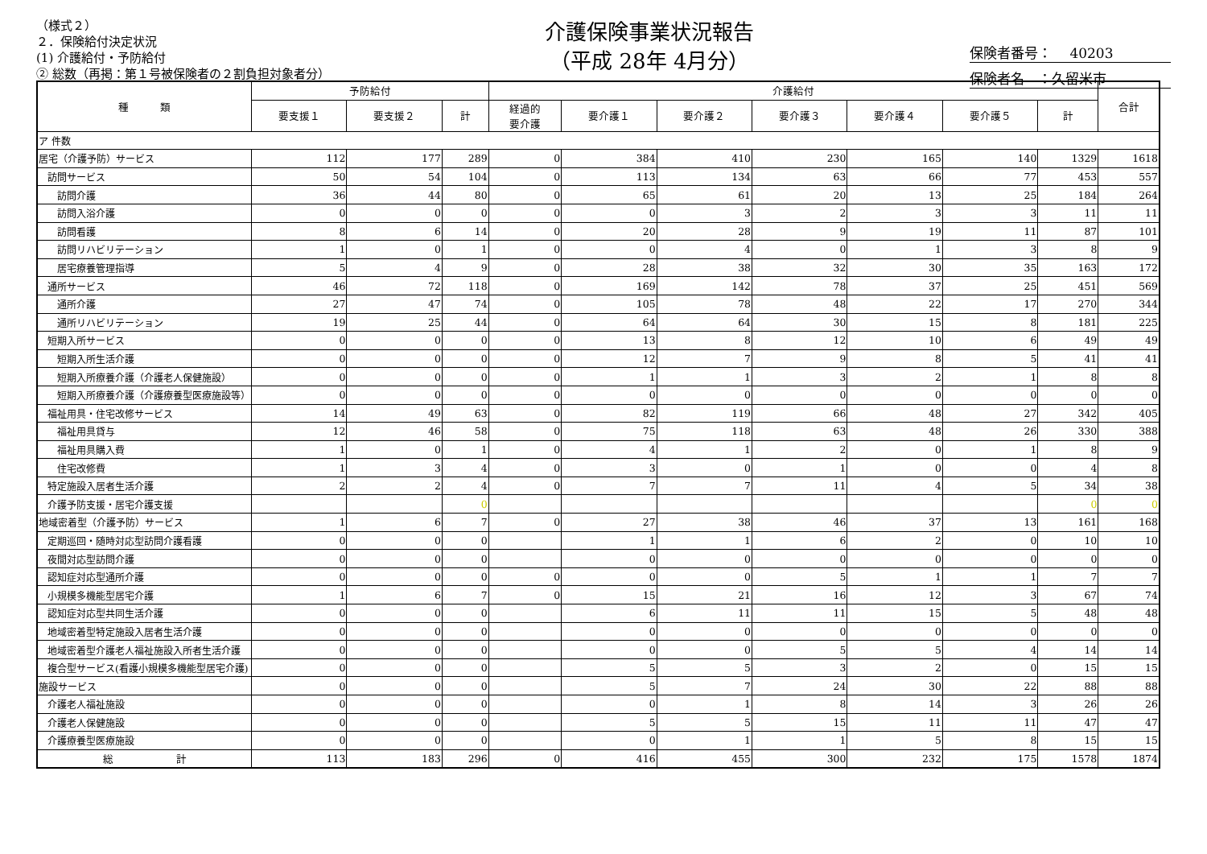（様式２）
２．保険給付決定状況
(1) 介護給付・予防給付
② 総数（再掲：第１号被保険者の２割負担対象者分）
介護保険事業状況報告
（平成 28年 4月分）
保険者番号：　 40203
保険者名　：久留米市
| 種 類 | 予防給付 | | | 介護給付 | | | | | | | 合計 |
| --- | --- | --- | --- | --- | --- | --- | --- | --- | --- | --- | --- |
| | 要支援１ | 要支援２ | 計 | 経過的 要介護 | 要介護１ | 要介護２ | 要介護３ | 要介護４ | 要介護５ | 計 | |
| ア 件数 | | | | | | | | | | | |
| 居宅（介護予防）サービス | 112 | 177 | 289 | 0 | 384 | 410 | 230 | 165 | 140 | 1329 | 1618 |
| 訪問サービス | 50 | 54 | 104 | 0 | 113 | 134 | 63 | 66 | 77 | 453 | 557 |
| 訪問介護 | 36 | 44 | 80 | 0 | 65 | 61 | 20 | 13 | 25 | 184 | 264 |
| 訪問入浴介護 | 0 | 0 | 0 | 0 | 0 | 3 | 2 | 3 | 3 | 11 | 11 |
| 訪問看護 | 8 | 6 | 14 | 0 | 20 | 28 | 9 | 19 | 11 | 87 | 101 |
| 訪問リハビリテーション | 1 | 0 | 1 | 0 | 0 | 4 | 0 | 1 | 3 | 8 | 9 |
| 居宅療養管理指導 | 5 | 4 | 9 | 0 | 28 | 38 | 32 | 30 | 35 | 163 | 172 |
| 通所サービス | 46 | 72 | 118 | 0 | 169 | 142 | 78 | 37 | 25 | 451 | 569 |
| 通所介護 | 27 | 47 | 74 | 0 | 105 | 78 | 48 | 22 | 17 | 270 | 344 |
| 通所リハビリテーション | 19 | 25 | 44 | 0 | 64 | 64 | 30 | 15 | 8 | 181 | 225 |
| 短期入所サービス | 0 | 0 | 0 | 0 | 13 | 8 | 12 | 10 | 6 | 49 | 49 |
| 短期入所生活介護 | 0 | 0 | 0 | 0 | 12 | 7 | 9 | 8 | 5 | 41 | 41 |
| 短期入所療養介護（介護老人保健施設） | 0 | 0 | 0 | 0 | 1 | 1 | 3 | 2 | 1 | 8 | 8 |
| 短期入所療養介護（介護療養型医療施設等） | 0 | 0 | 0 | 0 | 0 | 0 | 0 | 0 | 0 | 0 | 0 |
| 福祉用具・住宅改修サービス | 14 | 49 | 63 | 0 | 82 | 119 | 66 | 48 | 27 | 342 | 405 |
| 福祉用具貸与 | 12 | 46 | 58 | 0 | 75 | 118 | 63 | 48 | 26 | 330 | 388 |
| 福祉用具購入費 | 1 | 0 | 1 | 0 | 4 | 1 | 2 | 0 | 1 | 8 | 9 |
| 住宅改修費 | 1 | 3 | 4 | 0 | 3 | 0 | 1 | 0 | 0 | 4 | 8 |
| 特定施設入居者生活介護 | 2 | 2 | 4 | 0 | 7 | 7 | 11 | 4 | 5 | 34 | 38 |
| 介護予防支援・居宅介護支援 | | | 0 | | | | | | | 0 | 0 |
| 地域密着型（介護予防）サービス | 1 | 6 | 7 | 0 | 27 | 38 | 46 | 37 | 13 | 161 | 168 |
| 定期巡回・随時対応型訪問介護看護 | 0 | 0 | 0 | | 1 | 1 | 6 | 2 | 0 | 10 | 10 |
| 夜間対応型訪問介護 | 0 | 0 | 0 | | 0 | 0 | 0 | 0 | 0 | 0 | 0 |
| 認知症対応型通所介護 | 0 | 0 | 0 | 0 | 0 | 0 | 5 | 1 | 1 | 7 | 7 |
| 小規模多機能型居宅介護 | 1 | 6 | 7 | 0 | 15 | 21 | 16 | 12 | 3 | 67 | 74 |
| 認知症対応型共同生活介護 | 0 | 0 | 0 | | 6 | 11 | 11 | 15 | 5 | 48 | 48 |
| 地域密着型特定施設入居者生活介護 | 0 | 0 | 0 | | 0 | 0 | 0 | 0 | 0 | 0 | 0 |
| 地域密着型介護老人福祉施設入所者生活介護 | 0 | 0 | 0 | | 0 | 0 | 5 | 5 | 4 | 14 | 14 |
| 複合型サービス(看護小規模多機能型居宅介護) | 0 | 0 | 0 | | 5 | 5 | 3 | 2 | 0 | 15 | 15 |
| 施設サービス | 0 | 0 | 0 | | 5 | 7 | 24 | 30 | 22 | 88 | 88 |
| 介護老人福祉施設 | 0 | 0 | 0 | | 0 | 1 | 8 | 14 | 3 | 26 | 26 |
| 介護老人保健施設 | 0 | 0 | 0 | | 5 | 5 | 15 | 11 | 11 | 47 | 47 |
| 介護療養型医療施設 | 0 | 0 | 0 | | 0 | 1 | 1 | 5 | 8 | 15 | 15 |
| 総 計 | 113 | 183 | 296 | 0 | 416 | 455 | 300 | 232 | 175 | 1578 | 1874 |